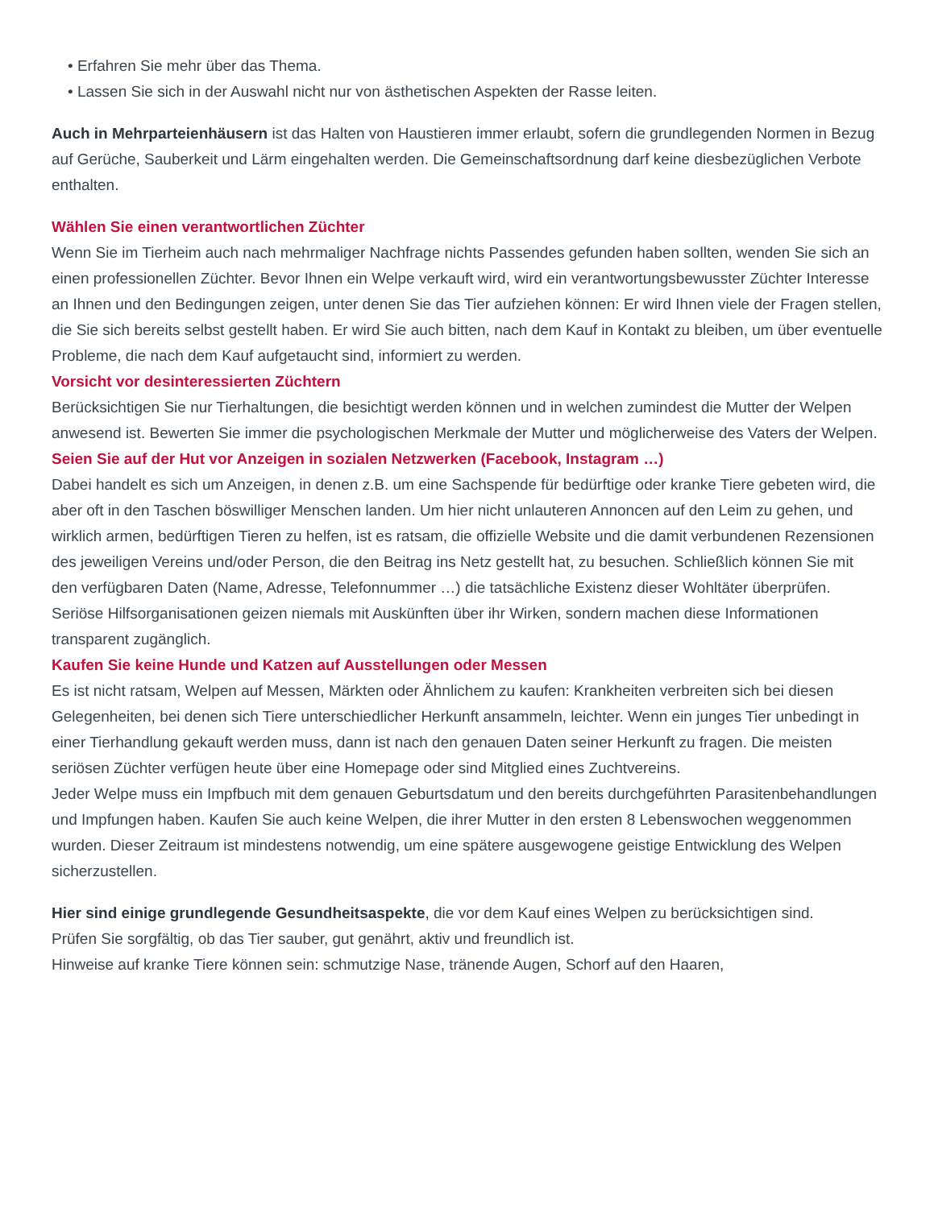• Erfahren Sie mehr über das Thema.
• Lassen Sie sich in der Auswahl nicht nur von ästhetischen Aspekten der Rasse leiten.
Auch in Mehrparteienhäusern ist das Halten von Haustieren immer erlaubt, sofern die grundlegenden Normen in Bezug auf Gerüche, Sauberkeit und Lärm eingehalten werden. Die Gemeinschaftsordnung darf keine diesbezüglichen Verbote enthalten.
Wählen Sie einen verantwortlichen Züchter
Wenn Sie im Tierheim auch nach mehrmaliger Nachfrage nichts Passendes gefunden haben sollten, wenden Sie sich an einen professionellen Züchter. Bevor Ihnen ein Welpe verkauft wird, wird ein verantwortungsbewusster Züchter Interesse an Ihnen und den Bedingungen zeigen, unter denen Sie das Tier aufziehen können: Er wird Ihnen viele der Fragen stellen, die Sie sich bereits selbst gestellt haben. Er wird Sie auch bitten, nach dem Kauf in Kontakt zu bleiben, um über eventuelle Probleme, die nach dem Kauf aufgetaucht sind, informiert zu werden.
Vorsicht vor desinteressierten Züchtern
Berücksichtigen Sie nur Tierhaltungen, die besichtigt werden können und in welchen zumindest die Mutter der Welpen anwesend ist. Bewerten Sie immer die psychologischen Merkmale der Mutter und möglicherweise des Vaters der Welpen.
Seien Sie auf der Hut vor Anzeigen in sozialen Netzwerken (Facebook, Instagram …)
Dabei handelt es sich um Anzeigen, in denen z.B. um eine Sachspende für bedürftige oder kranke Tiere gebeten wird, die aber oft in den Taschen böswilliger Menschen landen. Um hier nicht unlauteren Annoncen auf den Leim zu gehen, und wirklich armen, bedürftigen Tieren zu helfen, ist es ratsam, die offizielle Website und die damit verbundenen Rezensionen des jeweiligen Vereins und/oder Person, die den Beitrag ins Netz gestellt hat, zu besuchen. Schließlich können Sie mit den verfügbaren Daten (Name, Adresse, Telefonnummer …) die tatsächliche Existenz dieser Wohltäter überprüfen. Seriöse Hilfsorganisationen geizen niemals mit Auskünften über ihr Wirken, sondern machen diese Informationen transparent zugänglich.
Kaufen Sie keine Hunde und Katzen auf Ausstellungen oder Messen
Es ist nicht ratsam, Welpen auf Messen, Märkten oder Ähnlichem zu kaufen: Krankheiten verbreiten sich bei diesen Gelegenheiten, bei denen sich Tiere unterschiedlicher Herkunft ansammeln, leichter. Wenn ein junges Tier unbedingt in einer Tierhandlung gekauft werden muss, dann ist nach den genauen Daten seiner Herkunft zu fragen. Die meisten seriösen Züchter verfügen heute über eine Homepage oder sind Mitglied eines Zuchtvereins.
Jeder Welpe muss ein Impfbuch mit dem genauen Geburtsdatum und den bereits durchgeführten Parasitenbehandlungen und Impfungen haben. Kaufen Sie auch keine Welpen, die ihrer Mutter in den ersten 8 Lebenswochen weggenommen wurden. Dieser Zeitraum ist mindestens notwendig, um eine spätere ausgewogene geistige Entwicklung des Welpen sicherzustellen.
Hier sind einige grundlegende Gesundheitsaspekte, die vor dem Kauf eines Welpen zu berücksichtigen sind.
Prüfen Sie sorgfältig, ob das Tier sauber, gut genährt, aktiv und freundlich ist.
Hinweise auf kranke Tiere können sein: schmutzige Nase, tränende Augen, Schorf auf den Haaren,